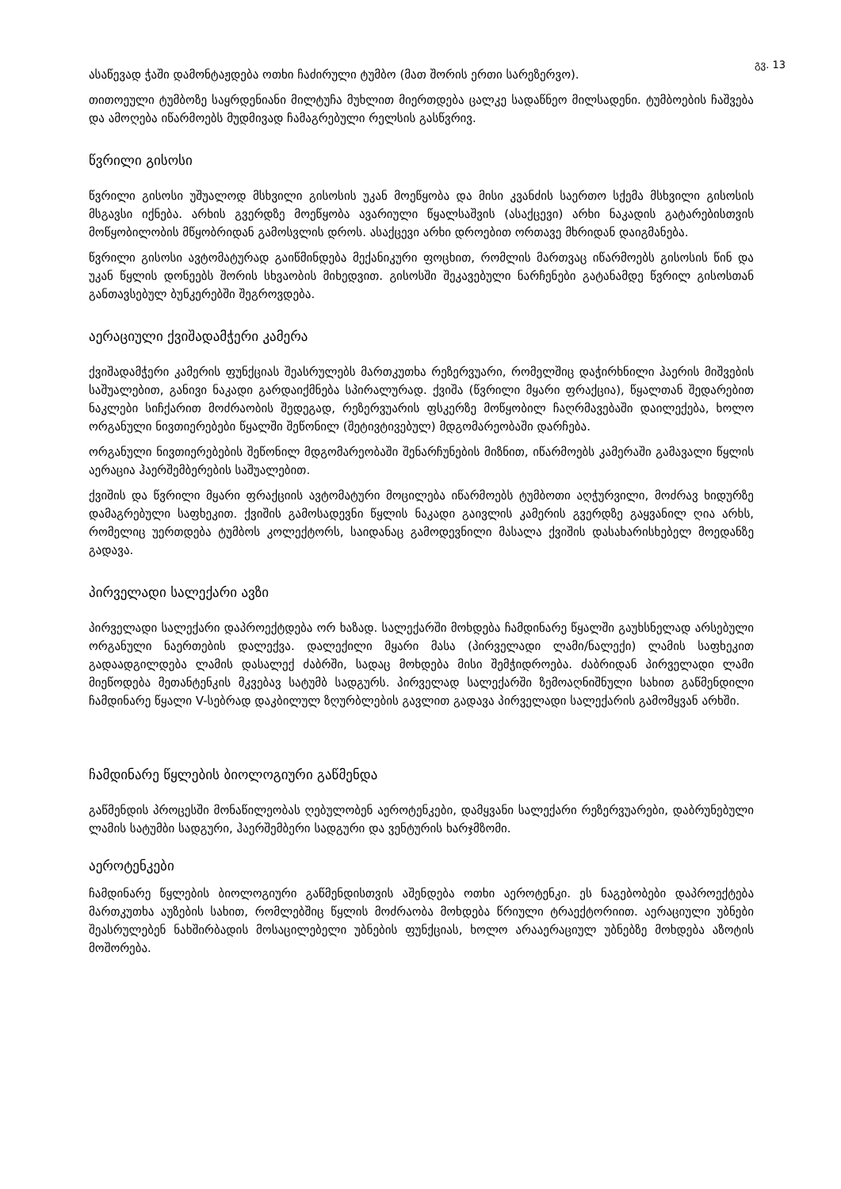გვ. 13
ასაწევად ჭაში დამონტაჟდება ოთხი ჩაძირული ტუმბო (მათ შორის ერთი სარეზერვო).
თითოეული ტუმბოზე საყრდენიანი მილტუჩა მუხლით მიერთდება ცალკე სადაწნეო მილსადენი. ტუმბოების ჩაშვება და ამოღება იწარმოებს მუდმივად ჩამაგრებული რელსის გასწვრივ.
წვრილი გისოსი
წვრილი გისოსი უშუალოდ მსხვილი გისოსის უკან მოეწყობა და მისი კვანძის საერთო სქემა მსხვილი გისოსის მსგავსი იქნება. არხის გვერდზე მოეწყობა ავარიული წყალსაშვის (ასაქცევი) არხი ნაკადის გატარებისთვის მოწყობილობის მწყობრიდან გამოსვლის დროს. ასაქცევი არხი დროებით ორთავე მხრიდან დაიგმანება.
წვრილი გისოსი ავტომატურად გაიწმინდება მექანიკური ფოცხით, რომლის მართვაც იწარმოებს გისოსის წინ და უკან წყლის დონეებს შორის სხვაობის მიხედვით. გისოსში შეკავებული ნარჩენები გატანამდე წვრილ გისოსთან განთავსებულ ბუნკერებში შეგროვდება.
აერაციული ქვიშადამჭერი კამერა
ქვიშადამჭერი კამერის ფუნქციას შეასრულებს მართკუთხა რეზერვუარი, რომელშიც დაჭირხნილი ჰაერის მიშვების საშუალებით, განივი ნაკადი გარდაიქმნება სპირალურად. ქვიშა (წვრილი მყარი ფრაქცია), წყალთან შედარებით ნაკლები სიჩქარით მოძრაობის შედეგად, რეზერვუარის ფსკერზე მოწყობილ ჩაღრმავებაში დაილექება, ხოლო ორგანული ნივთიერებები წყალში შეწონილ (შეტივტივებულ) მდგომარეობაში დარჩება.
ორგანული ნივთიერებების შეწონილ მდგომარეობაში შენარჩუნების მიზნით, იწარმოებს კამერაში გამავალი წყლის აერაცია ჰაერშემბერების საშუალებით.
ქვიშის და წვრილი მყარი ფრაქციის ავტომატური მოცილება იწარმოებს ტუმბოთი აღჭურვილი, მოძრავ ხიდურზე დამაგრებული საფხეკით. ქვიშის გამოსადევნი წყლის ნაკადი გაივლის კამერის გვერდზე გაყვანილ ღია არხს, რომელიც უერთდება ტუმბოს კოლექტორს, საიდანაც გამოდევნილი მასალა ქვიშის დასახარისხებელ მოედანზე გადავა.
პირველადი სალექარი ავზი
პირველადი სალექარი დაპროექტდება ორ ხაზად. სალექარში მოხდება ჩამდინარე წყალში გაუხსნელად არსებული ორგანული ნაერთების დალექვა. დალექილი მყარი მასა (პირველადი ლამი/ნალექი) ლამის საფხეკით გადაადგილდება ლამის დასალექ ძაბრში, სადაც მოხდება მისი შემჭიდროება. ძაბრიდან პირველადი ლამი მიეწოდება მეთანტენკის მკვებავ სატუმბ სადგურს. პირველად სალექარში ზემოაღნიშნული სახით გაწმენდილი ჩამდინარე წყალი V-სებრად დაკბილულ ზღურბლების გავლით გადავა პირველადი სალექარის გამომყვან არხში.
ჩამდინარე წყლების ბიოლოგიური გაწმენდა
გაწმენდის პროცესში მონაწილეობას ღებულობენ აეროტენკები, დამყვანი სალექარი რეზერვუარები, დაბრუნებული ლამის სატუმბი სადგური, ჰაერშემბერი სადგური და ვენტურის ხარჯმზომი.
აეროტენკები
ჩამდინარე წყლების ბიოლოგიური გაწმენდისთვის აშენდება ოთხი აეროტენკი. ეს ნაგებობები დაპროექტება მართკუთხა აუზების სახით, რომლებშიც წყლის მოძრაობა მოხდება წრიული ტრაექტორიით. აერაციული უბნები შეასრულებენ ნახშირბადის მოსაცილებელი უბნების ფუნქციას, ხოლო არააერაციულ უბნებზე მოხდება აზოტის მოშორება.